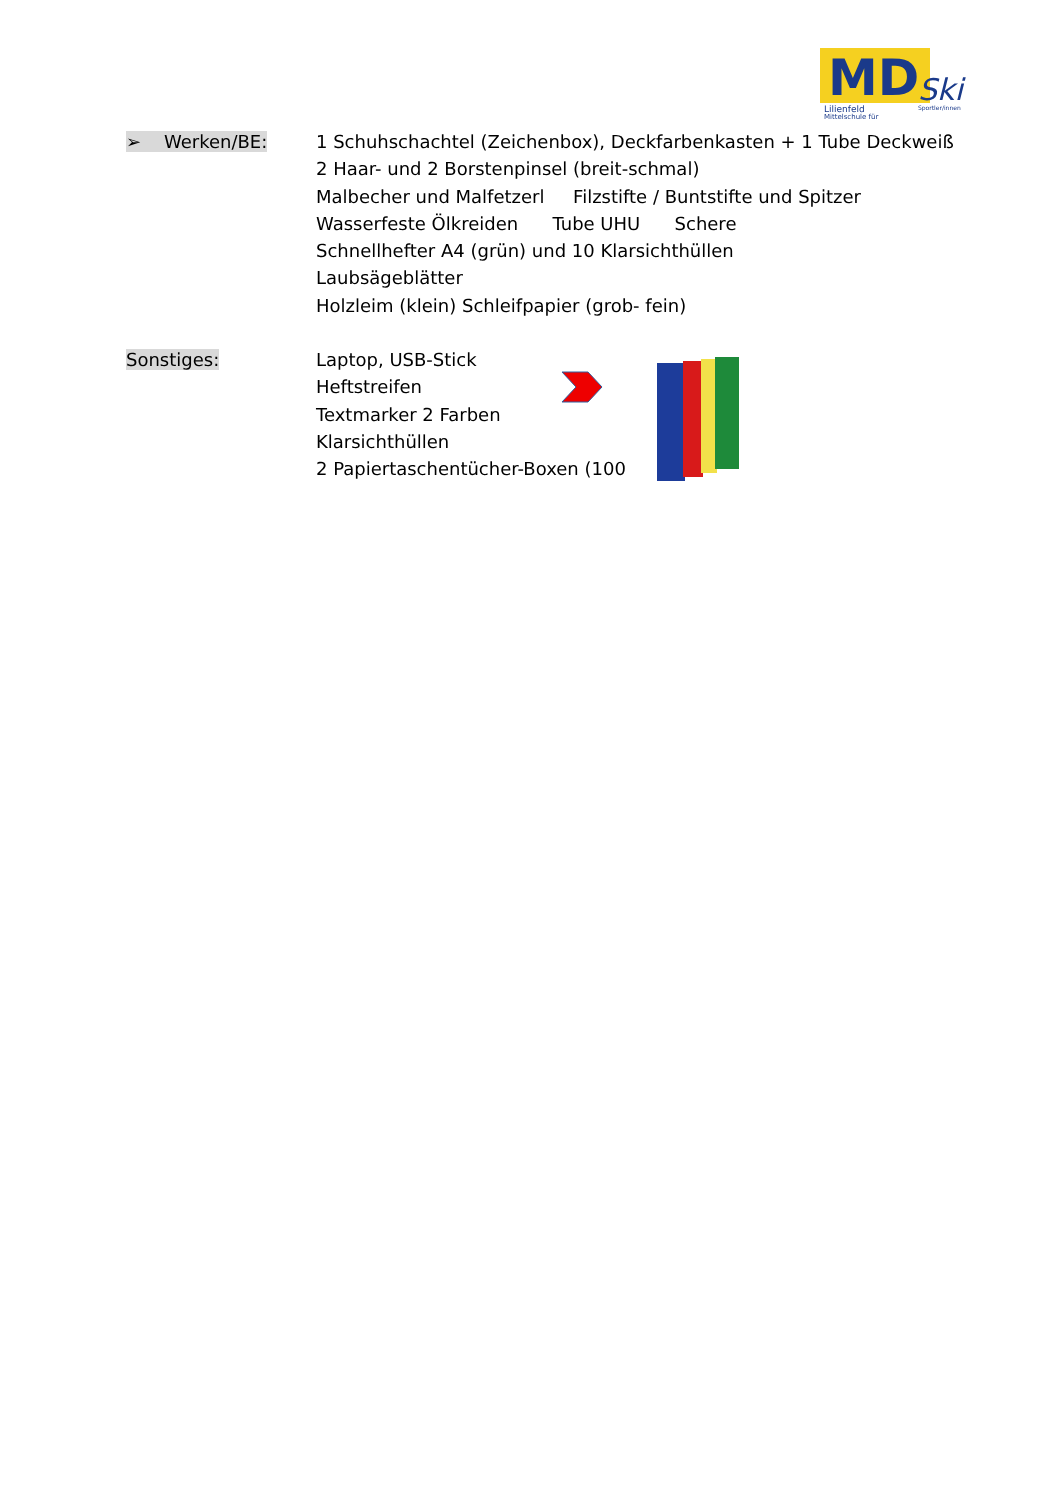MD
Ski
Lilienfeld
Mittelschule für
Sportler/innen
➢ Werken/BE: 1 Schuhschachtel (Zeichenbox), Deckfarbenkasten + 1 Tube Deckweiß
2 Haar- und 2 Borstenpinsel (breit-schmal)
Malbecher und Malfetzerl Filzstifte / Buntstifte und Spitzer
Wasserfeste Ölkreiden Tube UHU Schere
Schnellhefter A4 (grün) und 10 Klarsichthüllen
Laubsägeblätter
Holzleim (klein) Schleifpapier (grob- fein)
Sonstiges: Laptop, USB-Stick
Heftstreifen
Textmarker 2 Farben
Klarsichthüllen
2 Papiertaschentücher-Boxen (100